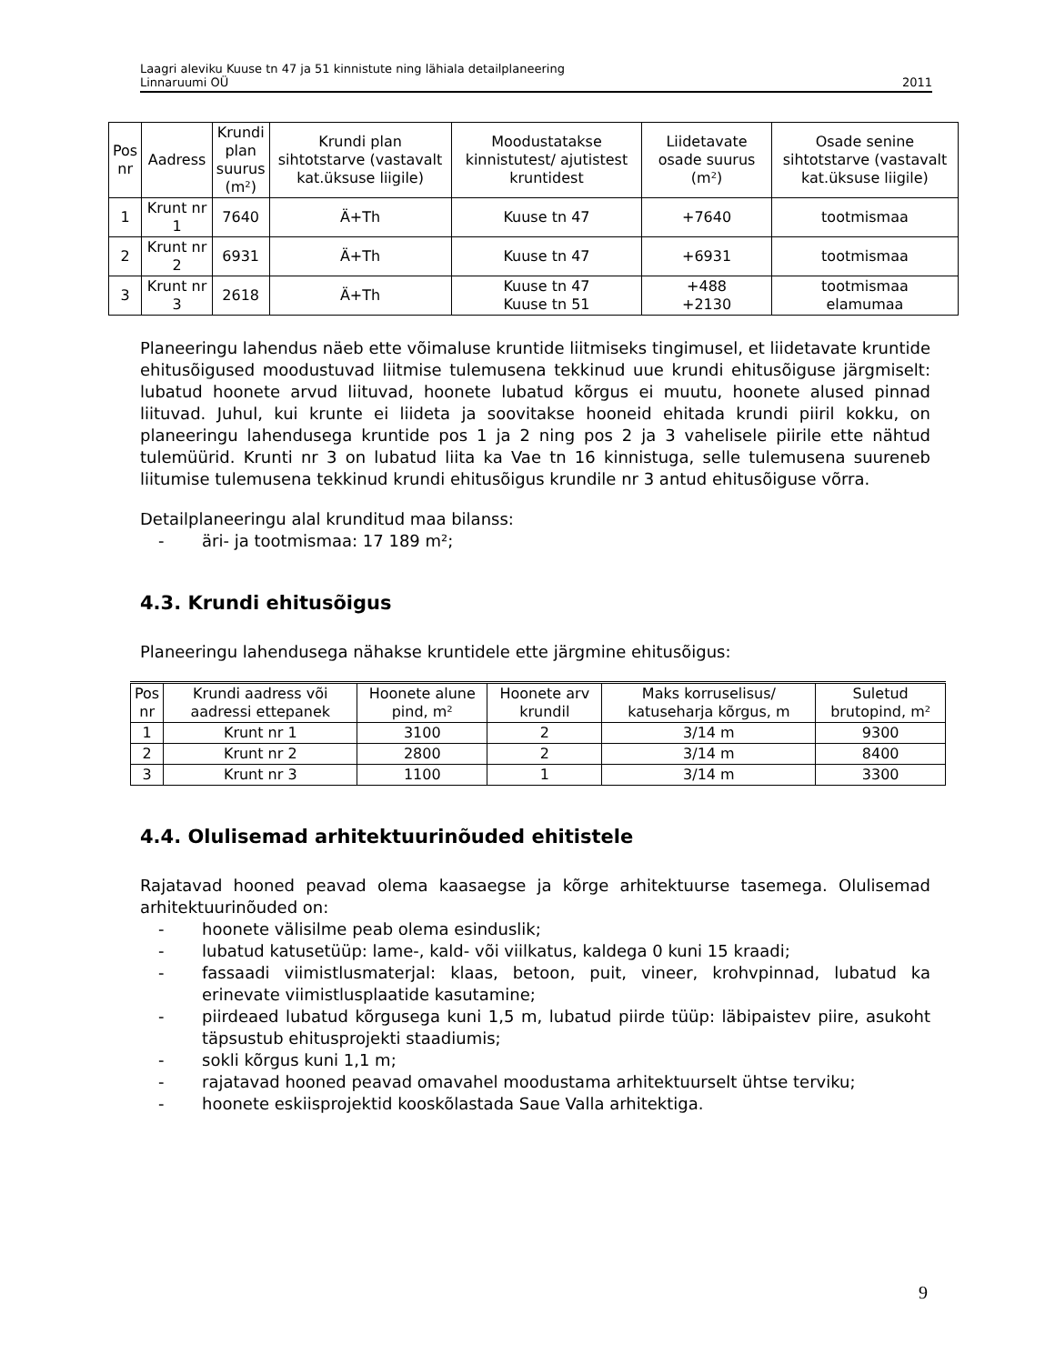Laagri aleviku Kuuse tn 47 ja 51 kinnistute ning lähiala detailplaneering
Linnaruumi OÜ 2011
| Pos nr | Aadress | Krundi plan suurus (m²) | Krundi plan sihtotstarve (vastavalt kat.üksuse liigile) | Moodustatakse kinnistutest/ ajutistest kruntidest | Liidetavate osade suurus (m²) | Osade senine sihtotstarve (vastavalt kat.üksuse liigile) |
| --- | --- | --- | --- | --- | --- | --- |
| 1 | Krunt nr 1 | 7640 | Ä+Th | Kuuse tn 47 | +7640 | tootmismaa |
| 2 | Krunt nr 2 | 6931 | Ä+Th | Kuuse tn 47 | +6931 | tootmismaa |
| 3 | Krunt nr 3 | 2618 | Ä+Th | Kuuse tn 47 Kuuse tn 51 | +488 +2130 | tootmismaa elamumaa |
Planeeringu lahendus näeb ette võimaluse kruntide liitmiseks tingimusel, et liidetavate kruntide ehitusõigused moodustuvad liitmise tulemusena tekkinud uue krundi ehitusõiguse järgmiselt: lubatud hoonete arvud liituvad, hoonete lubatud kõrgus ei muutu, hoonete alused pinnad liituvad. Juhul, kui krunte ei liideta ja soovitakse hooneid ehitada krundi piiril kokku, on planeeringu lahendusega kruntide pos 1 ja 2 ning pos 2 ja 3 vahelisele piirile ette nähtud tulemüürid. Krunti nr 3 on lubatud liita ka Vae tn 16 kinnistuga, selle tulemusena suureneb liitumise tulemusena tekkinud krundi ehitusõigus krundile nr 3 antud ehitusõiguse võrra.
Detailplaneeringu alal krunditud maa bilanss:
- äri- ja tootmismaa: 17 189 m²;
4.3. Krundi ehitusõigus
Planeeringu lahendusega nähakse kruntidele ette järgmine ehitusõigus:
| Pos nr | Krundi aadress või aadressi ettepanek | Hoonete alune pind, m² | Hoonete arv krundil | Maks korruselisus/ katuseharja kõrgus, m | Suletud brutopind, m² |
| --- | --- | --- | --- | --- | --- |
| 1 | Krunt nr 1 | 3100 | 2 | 3/14 m | 9300 |
| 2 | Krunt nr 2 | 2800 | 2 | 3/14 m | 8400 |
| 3 | Krunt nr 3 | 1100 | 1 | 3/14 m | 3300 |
4.4. Olulisemad arhitektuurinõuded ehitistele
Rajatavad hooned peavad olema kaasaegse ja kõrge arhitektuurse tasemega. Olulisemad arhitektuurinõuded on:
- hoonete välisilme peab olema esinduslik;
- lubatud katusetüüp: lame-, kald- või viilkatus, kaldega 0 kuni 15 kraadi;
- fassaadi viimistlusmaterjal: klaas, betoon, puit, vineer, krohvpinnad, lubatud ka erinevate viimistlusplaatide kasutamine;
- piirdeaed lubatud kõrgusega kuni 1,5 m, lubatud piirde tüüp: läbipaistev piire, asukoht täpsustub ehitusprojekti staadiumis;
- sokli kõrgus kuni 1,1 m;
- rajatavad hooned peavad omavahel moodustama arhitektuurselt ühtse terviku;
- hoonete eskiisprojektid kooskõlastada Saue Valla arhitektiga.
9